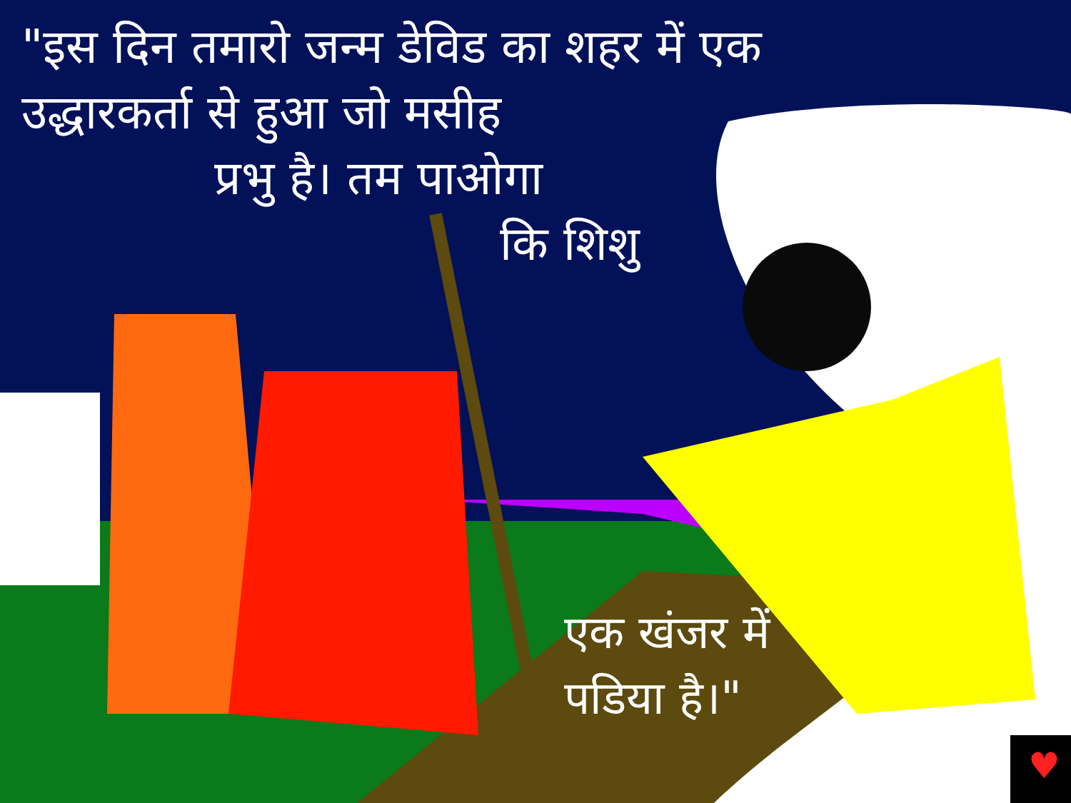♥
"इस दिन तमारो जन्म डेविड का शहर में एक
उद्धारकर्ता से हुआ जो मसीह
प्रभु है। तम पाओगा
कि शिशु
एक खंजर में
पडिया है।"